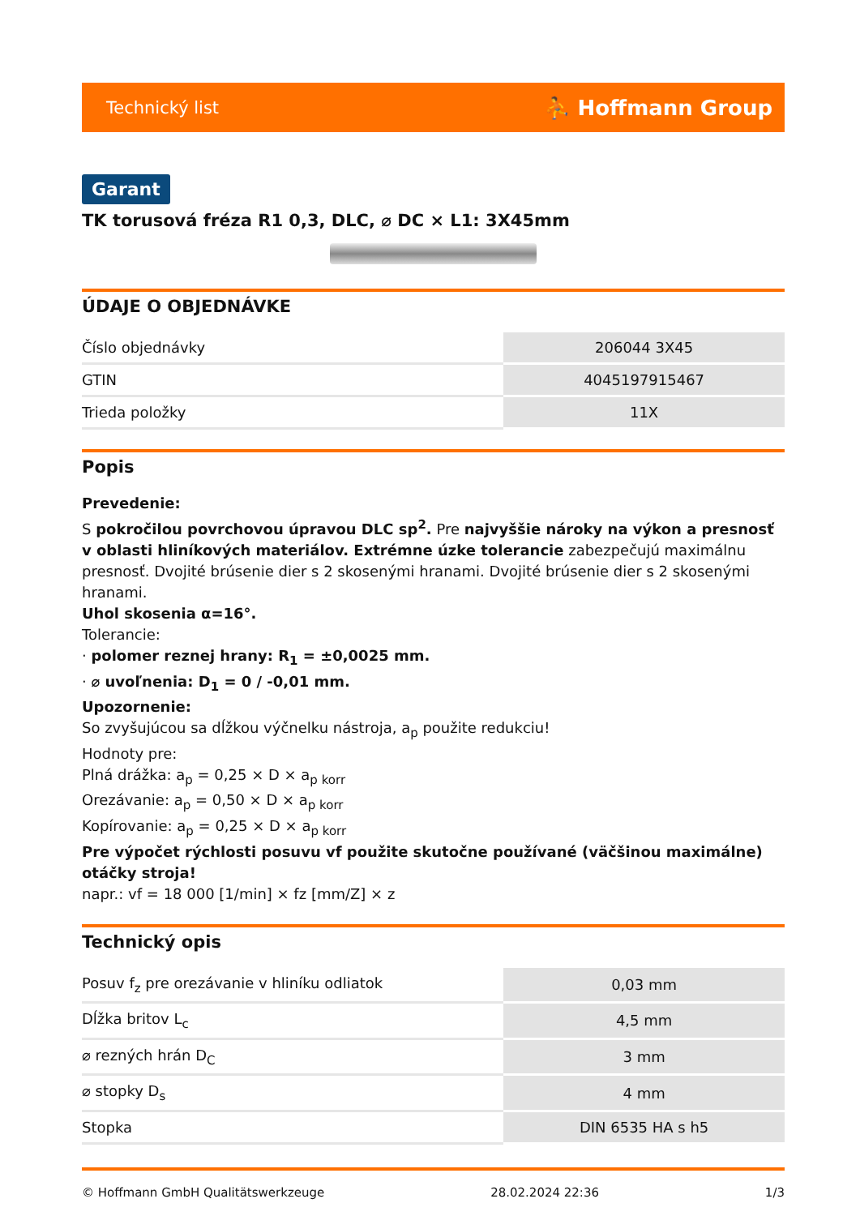Technický list ⛹ Hoffmann Group
Garant
TK torusová fréza R1 0,3, DLC, ⌀ DC × L1: 3X45mm
ÚDAJE O OBJEDNÁVKE
| Číslo objednávky | 206044 3X45 |
| GTIN | 4045197915467 |
| Trieda položky | 11X |
Popis
Prevedenie:
S pokročilou povrchovou úpravou DLC sp<sup>2</sup>. Pre najvyššie nároky na výkon a presnosť v oblasti hliníkových materiálov. Extrémne úzke tolerancie zabezpečujú maximálnu presnosť. Dvojité brúsenie dier s 2 skosenými hranami. Dvojité brúsenie dier s 2 skosenými hranami.
Uhol skosenia α=16°.
Tolerancie:
· polomer reznej hrany: R<sub>1</sub> = ±0,0025 mm.
· ⌀ uvoľnenia: D<sub>1</sub> = 0 / -0,01 mm.
Upozornenie:
So zvyšujúcou sa dĺžkou výčnelku nástroja, a<sub>p</sub> použite redukciu!
Hodnoty pre:
Plná drážka: a<sub>p</sub> = 0,25 × D × a<sub>p korr</sub>
Orezávanie: a<sub>p</sub> = 0,50 × D × a<sub>p korr</sub>
Kopírovanie: a<sub>p</sub> = 0,25 × D × a<sub>p korr</sub>
Pre výpočet rýchlosti posuvu vf použite skutočne používané (väčšinou maximálne) otáčky stroja!
napr.: vf = 18 000 [1/min] × fz [mm/Z] × z
Technický opis
| Posuv f<sub>z</sub> pre orezávanie v hliníku odliatok | 0,03 mm |
| Dĺžka britov L<sub>c</sub> | 4,5 mm |
| ⌀ rezných hrán D<sub>C</sub> | 3 mm |
| ⌀ stopky D<sub>s</sub> | 4 mm |
| Stopka | DIN 6535 HA s h5 |
© Hoffmann GmbH Qualitätswerkzeuge 28.02.2024 22:36 1/3